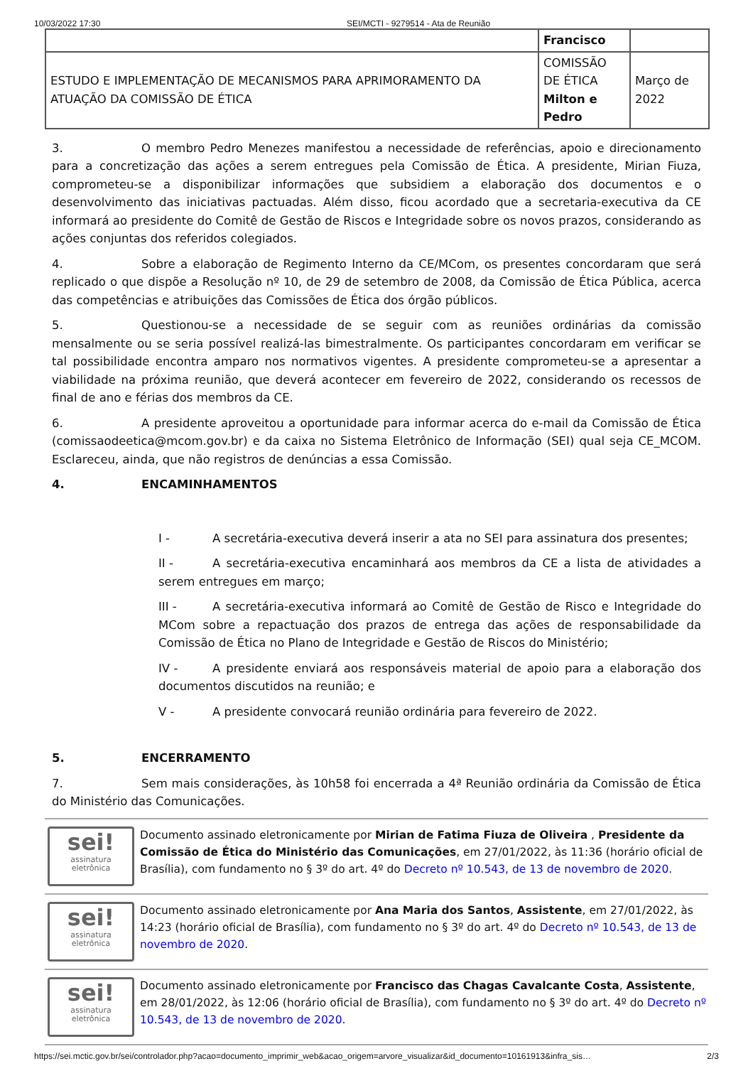10/03/2022 17:30 SEI/MCTI - 9279514 - Ata de Reunião
| | Francisco | |
| ESTUDO E IMPLEMENTAÇÃO DE MECANISMOS PARA APRIMORAMENTO DA ATUAÇÃO DA COMISSÃO DE ÉTICA | COMISSÃO DE ÉTICA Milton e Pedro | Março de 2022 |
3. O membro Pedro Menezes manifestou a necessidade de referências, apoio e direcionamento para a concretização das ações a serem entregues pela Comissão de Ética. A presidente, Mirian Fiuza, comprometeu-se a disponibilizar informações que subsidiem a elaboração dos documentos e o desenvolvimento das iniciativas pactuadas. Além disso, ficou acordado que a secretaria-executiva da CE informará ao presidente do Comitê de Gestão de Riscos e Integridade sobre os novos prazos, considerando as ações conjuntas dos referidos colegiados.
4. Sobre a elaboração de Regimento Interno da CE/MCom, os presentes concordaram que será replicado o que dispõe a Resolução nº 10, de 29 de setembro de 2008, da Comissão de Ética Pública, acerca das competências e atribuições das Comissões de Ética dos órgão públicos.
5. Questionou-se a necessidade de se seguir com as reuniões ordinárias da comissão mensalmente ou se seria possível realizá-las bimestralmente. Os participantes concordaram em verificar se tal possibilidade encontra amparo nos normativos vigentes. A presidente comprometeu-se a apresentar a viabilidade na próxima reunião, que deverá acontecer em fevereiro de 2022, considerando os recessos de final de ano e férias dos membros da CE.
6. A presidente aproveitou a oportunidade para informar acerca do e-mail da Comissão de Ética (comissaodeetica@mcom.gov.br) e da caixa no Sistema Eletrônico de Informação (SEI) qual seja CE_MCOM. Esclareceu, ainda, que não registros de denúncias a essa Comissão.
4. ENCAMINHAMENTOS
I - A secretária-executiva deverá inserir a ata no SEI para assinatura dos presentes;
II - A secretária-executiva encaminhará aos membros da CE a lista de atividades a serem entregues em março;
III - A secretária-executiva informará ao Comitê de Gestão de Risco e Integridade do MCom sobre a repactuação dos prazos de entrega das ações de responsabilidade da Comissão de Ética no Plano de Integridade e Gestão de Riscos do Ministério;
IV - A presidente enviará aos responsáveis material de apoio para a elaboração dos documentos discutidos na reunião; e
V - A presidente convocará reunião ordinária para fevereiro de 2022.
5. ENCERRAMENTO
7. Sem mais considerações, às 10h58 foi encerrada a 4ª Reunião ordinária da Comissão de Ética do Ministério das Comunicações.
sei!
assinatura
eletrônica
Documento assinado eletronicamente por Mirian de Fatima Fiuza de Oliveira , Presidente da Comissão de Ética do Ministério das Comunicações, em 27/01/2022, às 11:36 (horário oficial de Brasília), com fundamento no § 3º do art. 4º do Decreto nº 10.543, de 13 de novembro de 2020.
sei!
assinatura
eletrônica
Documento assinado eletronicamente por Ana Maria dos Santos, Assistente, em 27/01/2022, às 14:23 (horário oficial de Brasília), com fundamento no § 3º do art. 4º do Decreto nº 10.543, de 13 de novembro de 2020.
sei!
assinatura
eletrônica
Documento assinado eletronicamente por Francisco das Chagas Cavalcante Costa, Assistente, em 28/01/2022, às 12:06 (horário oficial de Brasília), com fundamento no § 3º do art. 4º do Decreto nº 10.543, de 13 de novembro de 2020.
https://sei.mctic.gov.br/sei/controlador.php?acao=documento_imprimir_web&acao_origem=arvore_visualizar&id_documento=10161913&infra_sis… 2/3